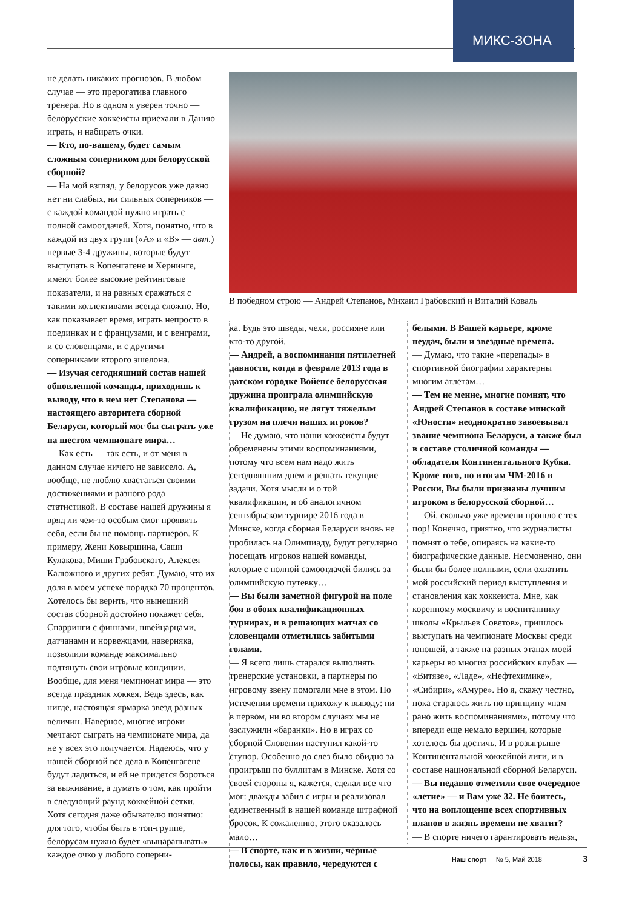МИКС-ЗОНА
не делать никаких прогнозов. В любом случае — это прерогатива главного тренера. Но в одном я уверен точно — белорусские хоккеисты приехали в Данию играть, и набирать очки.
— Кто, по-вашему, будет самым сложным соперником для белорусской сборной?
— На мой взгляд, у белорусов уже давно нет ни слабых, ни сильных соперников — с каждой командой нужно играть с полной самоотдачей. Хотя, понятно, что в каждой из двух групп («А» и «В» — авт.) первые 3-4 дружины, которые будут выступать в Копенгагене и Хернинге, имеют более высокие рейтинговые показатели, и на равных сражаться с такими коллективами всегда сложно. Но, как показывает время, играть непросто в поединках и с французами, и с венграми, и со словенцами, и с другими соперниками второго эшелона.
— Изучая сегодняшний состав нашей обновленной команды, приходишь к выводу, что в нем нет Степанова — настоящего авторитета сборной Беларуси, который мог бы сыграть уже на шестом чемпионате мира…
— Как есть — так есть, и от меня в данном случае ничего не зависело. А, вообще, не люблю хвастаться своими достижениями и разного рода статистикой. В составе нашей дружины я вряд ли чем-то особым смог проявить себя, если бы не помощь партнеров. К примеру, Жени Ковыршина, Саши Кулакова, Миши Грабовского, Алексея Калюжного и других ребят. Думаю, что их доля в моем успехе порядка 70 процентов. Хотелось бы верить, что нынешний состав сборной достойно покажет себя. Спарринги с финнами, швейцарцами, датчанами и норвежцами, наверняка, позволили команде максимально подтянуть свои игровые кондиции.
Вообще, для меня чемпионат мира — это всегда праздник хоккея. Ведь здесь, как нигде, настоящая ярмарка звезд разных величин. Наверное, многие игроки мечтают сыграть на чемпионате мира, да не у всех это получается. Надеюсь, что у нашей сборной все дела в Копенгагене будут ладиться, и ей не придется бороться за выживание, а думать о том, как пройти в следующий раунд хоккейной сетки. Хотя сегодня даже обывателю понятно: для того, чтобы быть в топ-группе, белорусам нужно будет «выцарапывать» каждое очко у любого соперни-
В победном строю — Андрей Степанов, Михаил Грабовский и Виталий Коваль
ка. Будь это шведы, чехи, россияне или кто-то другой.
— Андрей, а воспоминания пятилетней давности, когда в феврале 2013 года в датском городке Войенсе белорусская дружина проиграла олимпийскую квалификацию, не лягут тяжелым грузом на плечи наших игроков?
— Не думаю, что наши хоккеисты будут обременены этими воспоминаниями, потому что всем нам надо жить сегодняшним днем и решать текущие задачи. Хотя мысли и о той квалификации, и об аналогичном сентябрьском турнире 2016 года в Минске, когда сборная Беларуси вновь не пробилась на Олимпиаду, будут регулярно посещать игроков нашей команды, которые с полной самоотдачей бились за олимпийскую путевку…
— Вы были заметной фигурой на поле боя в обоих квалификационных турнирах, и в решающих матчах со словенцами отметились забитыми голами.
— Я всего лишь старался выполнять тренерские установки, а партнеры по игровому звену помогали мне в этом. По истечении времени прихожу к выводу: ни в первом, ни во втором случаях мы не заслужили «баранки». Но в играх со сборной Словении наступил какой-то ступор. Особенно до слез было обидно за проигрыш по буллитам в Минске. Хотя со своей стороны я, кажется, сделал все что мог: дважды забил с игры и реализовал единственный в нашей команде штрафной бросок. К сожалению, этого оказалось мало…
— В спорте, как и в жизни, черные полосы, как правило, чередуются с
белыми. В Вашей карьере, кроме неудач, были и звездные времена.
— Думаю, что такие «перепады» в спортивной биографии характерны многим атлетам…
— Тем не менне, многие помнят, что Андрей Степанов в составе минской «Юности» неоднократно завоевывал звание чемпиона Беларуси, а также был в составе столичной команды — обладателя Континентального Кубка. Кроме того, по итогам ЧМ-2016 в России, Вы были признаны лучшим игроком в белорусской сборной…
— Ой, сколько уже времени прошло с тех пор! Конечно, приятно, что журналисты помнят о тебе, опираясь на какие-то биографические данные. Несмоненно, они были бы более полными, если охватить мой российский период выступления и становления как хоккеиста. Мне, как коренному москвичу и воспитаннику школы «Крыльев Советов», пришлось выступать на чемпионате Москвы среди юношей, а также на разных этапах моей карьеры во многих российских клубах — «Витязе», «Ладе», «Нефтехимике», «Сибири», «Амуре». Но я, скажу честно, пока стараюсь жить по принципу «нам рано жить воспоминаниями», потому что впереди еще немало вершин, которые хотелось бы достичь. И в розыгрыше Континентальной хоккейной лиги, и в составе национальной сборной Беларуси.
— Вы недавно отметили свое очередное «летие» — и Вам уже 32. Не боитесь, что на воплощение всех спортивных планов в жизнь времени не хватит?
— В спорте ничего гарантировать нельзя,
Наш спорт № 5, Май 2018 3